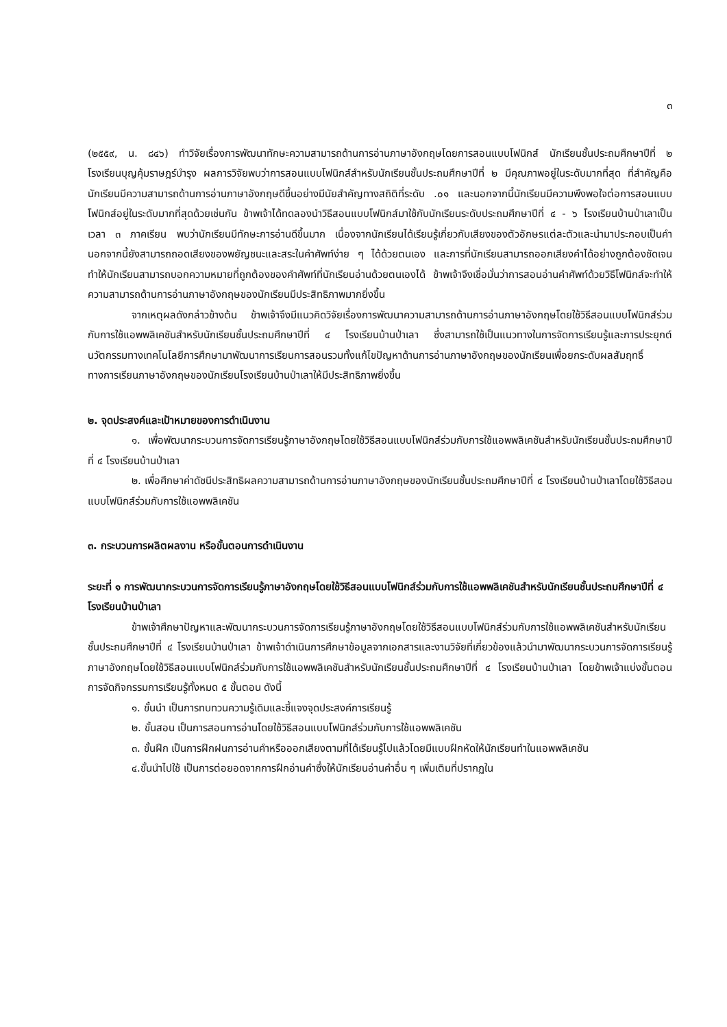๓
(๒๕๕๙, น. ๘๔๖) ทำวิจัยเรื่องการพัฒนาทักษะความสามารถด้านการอ่านภาษาอังกฤษโดยการสอนแบบโฟนิกส์ นักเรียนชั้นประถมศึกษาปีที่ ๒ โรงเรียนบุญคุ้มราษฎร์บำรุง ผลการวิจัยพบว่าการสอนแบบโฟนิกส์สำหรับนักเรียนชั้นประถมศึกษาปีที่ ๒ มีคุณภาพอยู่ในระดับมากที่สุด ที่สำคัญคือนักเรียนมีความสามารถด้านการอ่านภาษาอังกฤษดีขึ้นอย่างมีนัยสำคัญทางสถิติที่ระดับ .๐๑ และนอกจากนี้นักเรียนมีความพึงพอใจต่อการสอนแบบโฟนิกส์อยู่ในระดับมากที่สุดด้วยเช่นกัน ข้าพเจ้าได้ทดลองนำวิธีสอนแบบโฟนิกส์มาใช้กับนักเรียนระดับประถมศึกษาปีที่ ๔ - ๖ โรงเรียนบ้านป่าเลาเป็นเวลา ๓ ภาคเรียน พบว่านักเรียนมีทักษะการอ่านดีขึ้นมาก เนื่องจากนักเรียนได้เรียนรู้เกี่ยวกับเสียงของตัวอักษรแต่ละตัวและนำมาประกอบเป็นคำ นอกจากนี้ยังสามารถถอดเสียงของพยัญชนะและสระในคำศัพท์ง่าย ๆ ได้ด้วยตนเอง และการที่นักเรียนสามารถออกเสียงคำได้อย่างถูกต้องชัดเจน ทำให้นักเรียนสามารถบอกความหมายที่ถูกต้องของคำศัพท์ที่นักเรียนอ่านด้วยตนเองได้ ข้าพเจ้าจึงเชื่อมั่นว่าการสอนอ่านคำศัพท์ด้วยวิธีโฟนิกส์จะทำให้ความสามารถด้านการอ่านภาษาอังกฤษของนักเรียนมีประสิทธิภาพมากยิ่งขึ้น
จากเหตุผลดังกล่าวข้างต้น ข้าพเจ้าจึงมีแนวคิดวิจัยเรื่องการพัฒนาความสามารถด้านการอ่านภาษาอังกฤษโดยใช้วิธีสอนแบบโฟนิกส์ร่วมกับการใช้แอพพลิเคชันสำหรับนักเรียนชั้นประถมศึกษาปีที่ ๔ โรงเรียนบ้านป่าเลา ซึ่งสามารถใช้เป็นแนวทางในการจัดการเรียนรู้และการประยุกต์นวัตกรรมทางเทคโนโลยีการศึกษามาพัฒนาการเรียนการสอนรวมทั้งแก้ไขปัญหาด้านการอ่านภาษาอังกฤษของนักเรียนเพื่อยกระดับผลสัมฤทธิ์ทางการเรียนภาษาอังกฤษของนักเรียนโรงเรียนบ้านป่าเลาให้มีประสิทธิภาพยิ่งขึ้น
๒. จุดประสงค์และเป้าหมายของการดำเนินงาน
๑. เพื่อพัฒนากระบวนการจัดการเรียนรู้ภาษาอังกฤษโดยใช้วิธีสอนแบบโฟนิกส์ร่วมกับการใช้แอพพลิเคชันสำหรับนักเรียนชั้นประถมศึกษาปีที่ ๔ โรงเรียนบ้านป่าเลา
๒. เพื่อศึกษาค่าดัชนีประสิทธิผลความสามารถด้านการอ่านภาษาอังกฤษของนักเรียนชั้นประถมศึกษาปีที่ ๔ โรงเรียนบ้านป่าเลาโดยใช้วิธีสอนแบบโฟนิกส์ร่วมกับการใช้แอพพลิเคชัน
๓. กระบวนการผลิตผลงาน หรือขั้นตอนการดำเนินงาน
ระยะที่ ๑ การพัฒนากระบวนการจัดการเรียนรู้ภาษาอังกฤษโดยใช้วิธีสอนแบบโฟนิกส์ร่วมกับการใช้แอพพลิเคชันสำหรับนักเรียนชั้นประถมศึกษาปีที่ ๔ โรงเรียนบ้านป่าเลา
ข้าพเจ้าศึกษาปัญหาและพัฒนากระบวนการจัดการเรียนรู้ภาษาอังกฤษโดยใช้วิธีสอนแบบโฟนิกส์ร่วมกับการใช้แอพพลิเคชันสำหรับนักเรียนชั้นประถมศึกษาปีที่ ๔ โรงเรียนบ้านป่าเลา ข้าพเจ้าดำเนินการศึกษาข้อมูลจากเอกสารและงานวิจัยที่เกี่ยวข้องแล้วนำมาพัฒนากระบวนการจัดการเรียนรู้ภาษาอังกฤษโดยใช้วิธีสอนแบบโฟนิกส์ร่วมกับการใช้แอพพลิเคชันสำหรับนักเรียนชั้นประถมศึกษาปีที่ ๔ โรงเรียนบ้านป่าเลา โดยข้าพเจ้าแบ่งขั้นตอนการจัดกิจกรรมการเรียนรู้ทั้งหมด ๕ ขั้นตอน ดังนี้
๑. ขั้นนำ เป็นการทบทวนความรู้เดิมและชี้แจงจุดประสงค์การเรียนรู้
๒. ขั้นสอน เป็นการสอนการอ่านโดยใช้วิธีสอนแบบโฟนิกส์ร่วมกับการใช้แอพพลิเคชัน
๓. ขั้นฝึก เป็นการฝึกฝนการอ่านคำหรือออกเสียงตามที่ได้เรียนรู้ไปแล้วโดยมีแบบฝึกหัดให้นักเรียนทำในแอพพลิเคชัน
๔.ขั้นนำไปใช้ เป็นการต่อยอดจากการฝึกอ่านคำซึ่งให้นักเรียนอ่านคำอื่น ๆ เพิ่มเติมที่ปรากฏใน